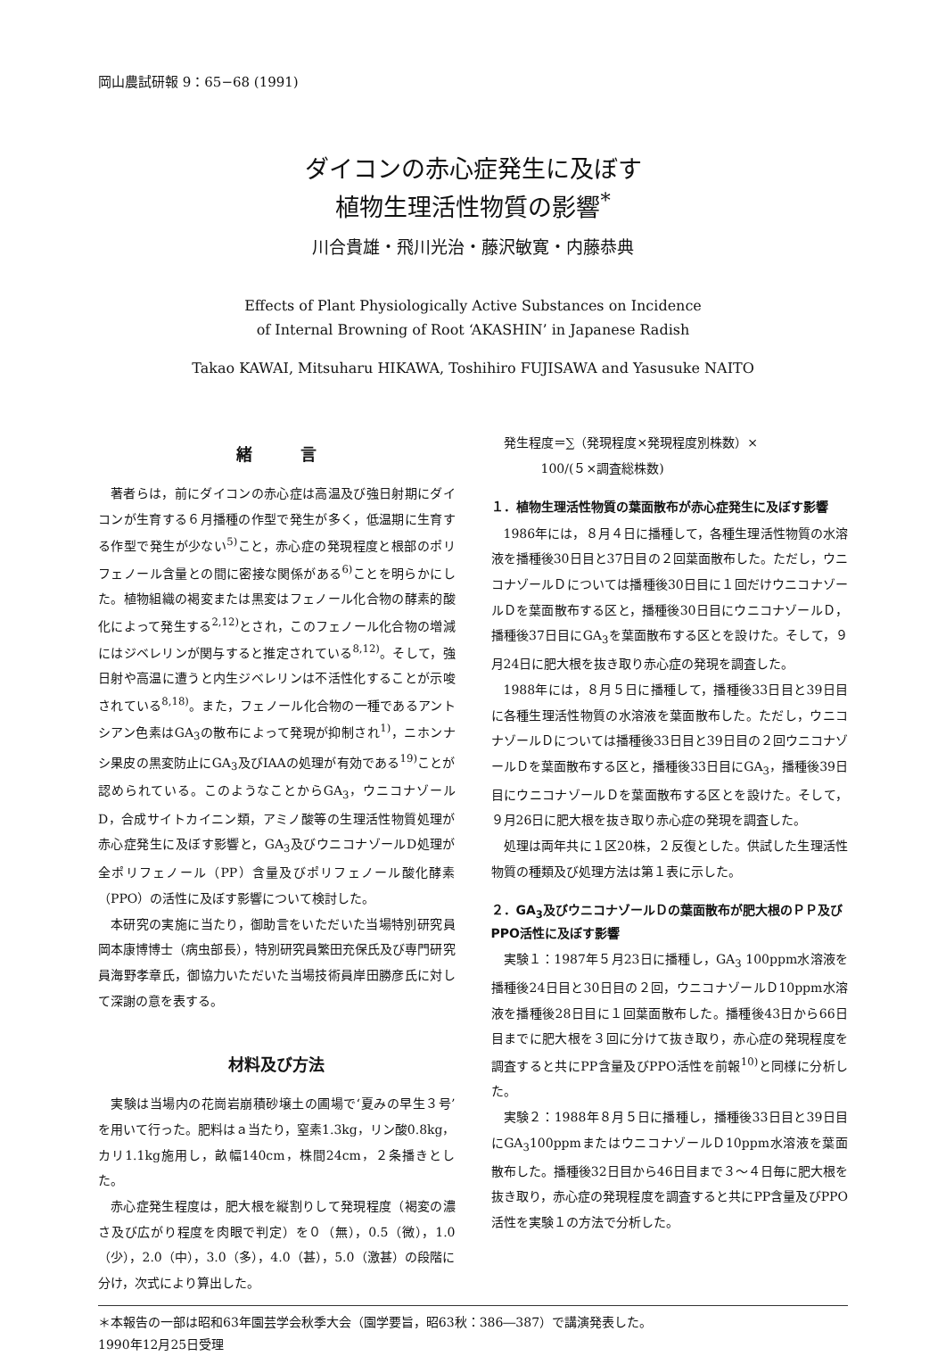岡山農試研報 9：65−68 (1991)
ダイコンの赤心症発生に及ぼす
植物生理活性物質の影響<sup>*</sup>
川合貴雄・飛川光治・藤沢敏寛・内藤恭典
Effects of Plant Physiologically Active Substances on Incidence
of Internal Browning of Root ‘AKASHIN’ in Japanese Radish
Takao KAWAI, Mitsuharu HIKAWA, Toshihiro FUJISAWA and Yasusuke NAITO
緒　　　言
著者らは，前にダイコンの赤心症は高温及び強日射期にダイコンが生育する６月播種の作型で発生が多く，低温期に生育する作型で発生が少ない<sup>5)</sup>こと，赤心症の発現程度と根部のポリフェノール含量との間に密接な関係がある<sup>6)</sup>ことを明らかにした。植物組織の褐変または黒変はフェノール化合物の酵素的酸化によって発生する<sup>2,12)</sup>とされ，このフェノール化合物の増減にはジベレリンが関与すると推定されている<sup>8,12)</sup>。そして，強日射や高温に遭うと内生ジベレリンは不活性化することが示唆されている<sup>8,18)</sup>。また，フェノール化合物の一種であるアントシアン色素はGA<sub>3</sub>の散布によって発現が抑制され<sup>1)</sup>，ニホンナシ果皮の黒変防止にGA<sub>3</sub>及びIAAの処理が有効である<sup>19)</sup>ことが認められている。このようなことからGA<sub>3</sub>，ウニコナゾールD，合成サイトカイニン類，アミノ酸等の生理活性物質処理が赤心症発生に及ぼす影響と，GA<sub>3</sub>及びウニコナゾールD処理が全ポリフェノール（PP）含量及びポリフェノール酸化酵素（PPO）の活性に及ぼす影響について検討した。
本研究の実施に当たり，御助言をいただいた当場特別研究員岡本康博博士（病虫部長），特別研究員繁田充保氏及び専門研究員海野孝章氏，御協力いただいた当場技術員岸田勝彦氏に対して深謝の意を表する。
材料及び方法
実験は当場内の花崗岩崩積砂壌土の圃場で‘夏みの早生３号’を用いて行った。肥料はａ当たり，窒素1.3kg，リン酸0.8kg，カリ1.1kg施用し，畝幅140cm，株間24cm，２条播きとした。
赤心症発生程度は，肥大根を縦割りして発現程度（褐変の濃さ及び広がり程度を肉眼で判定）を０（無），0.5（微），1.0（少），2.0（中），3.0（多），4.0（甚），5.0（激甚）の段階に分け，次式により算出した。
発生程度＝∑（発現程度×発現程度別株数）×
　　　　100/(５×調査総株数)
１．植物生理活性物質の葉面散布が赤心症発生に及ぼす影響
1986年には，８月４日に播種して，各種生理活性物質の水溶液を播種後30日目と37日目の２回葉面散布した。ただし，ウニコナゾールＤについては播種後30日目に１回だけウニコナゾールＤを葉面散布する区と，播種後30日目にウニコナゾールＤ，播種後37日目にGA<sub>3</sub>を葉面散布する区とを設けた。そして，９月24日に肥大根を抜き取り赤心症の発現を調査した。
1988年には，８月５日に播種して，播種後33日目と39日目に各種生理活性物質の水溶液を葉面散布した。ただし，ウニコナゾールＤについては播種後33日目と39日目の２回ウニコナゾールＤを葉面散布する区と，播種後33日目にGA<sub>3</sub>，播種後39日目にウニコナゾールＤを葉面散布する区とを設けた。そして，９月26日に肥大根を抜き取り赤心症の発現を調査した。
処理は両年共に１区20株，２反復とした。供試した生理活性物質の種類及び処理方法は第１表に示した。
２．GA<sub>3</sub>及びウニコナゾールＤの葉面散布が肥大根のＰＰ及びPPO活性に及ぼす影響
実験１：1987年５月23日に播種し，GA<sub>3</sub> 100ppm水溶液を播種後24日目と30日目の２回，ウニコナゾールＤ10ppm水溶液を播種後28日目に１回葉面散布した。播種後43日から66日目までに肥大根を３回に分けて抜き取り，赤心症の発現程度を調査すると共にPP含量及びPPO活性を前報<sup>10)</sup>と同様に分析した。
実験２：1988年８月５日に播種し，播種後33日目と39日目にGA<sub>3</sub>100ppmまたはウニコナゾールＤ10ppm水溶液を葉面散布した。播種後32日目から46日目まで３～４日毎に肥大根を抜き取り，赤心症の発現程度を調査すると共にPP含量及びPPO活性を実験１の方法で分析した。
＊本報告の一部は昭和63年園芸学会秋季大会（園学要旨，昭63秋：386―387）で講演発表した。
1990年12月25日受理